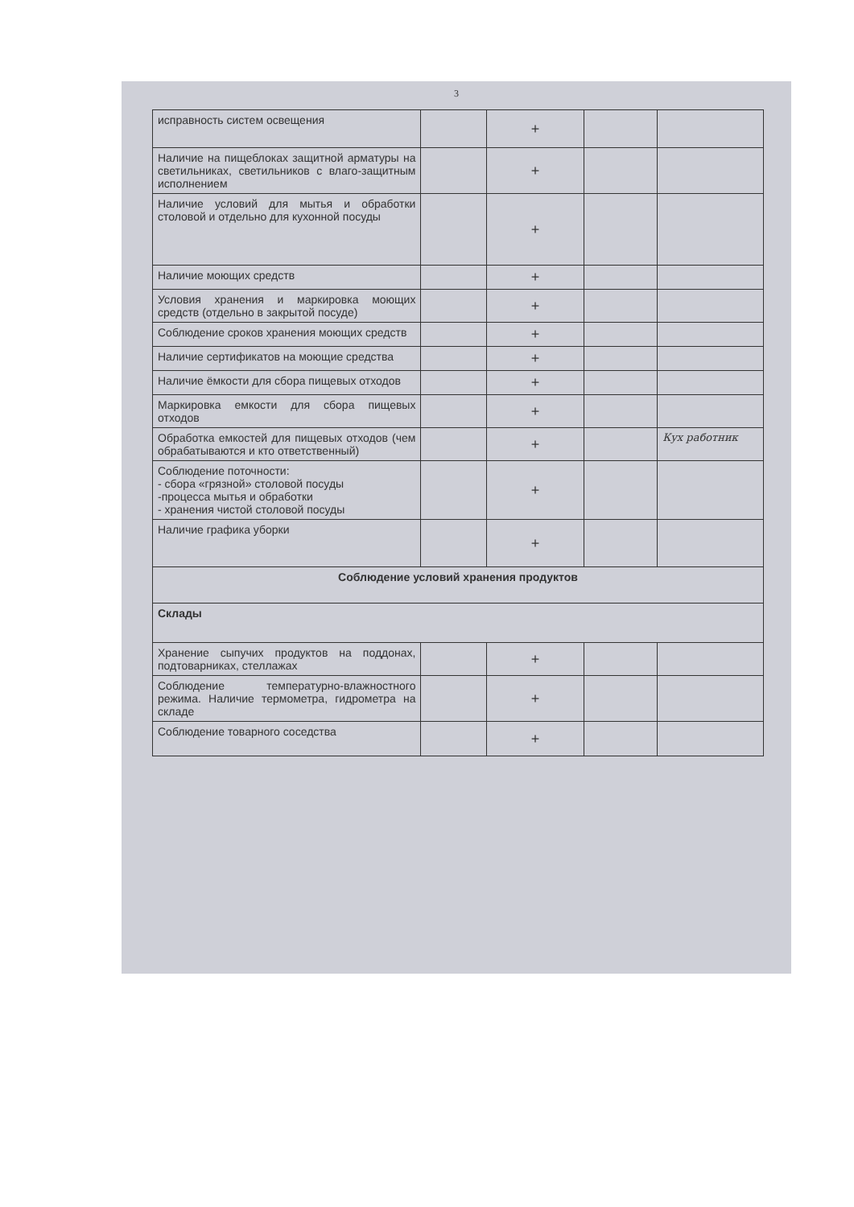3
| исправность систем освещения | | + | | |
| Наличие на пищеблоках защитной арматуры на светильниках, светильников с влаго-защитным исполнением | | + | | |
| Наличие условий для мытья и обработки столовой и отдельно для кухонной посуды | | + | | |
| Наличие моющих средств | | + | | |
| Условия хранения и маркировка моющих средств (отдельно в закрытой посуде) | | + | | |
| Соблюдение сроков хранения моющих средств | | + | | |
| Наличие сертификатов на моющие средства | | + | | |
| Наличие ёмкости для сбора пищевых отходов | | + | | |
| Маркировка емкости для сбора пищевых отходов | | + | | |
| Обработка емкостей для пищевых отходов (чем обрабатываются и кто ответственный) | | + | | Кух работник |
| Соблюдение поточности: - сбора «грязной» столовой посуды -процесса мытья и обработки - хранения чистой столовой посуды | | + | | |
| Наличие графика уборки | | + | | |
| Соблюдение условий хранения продуктов | | | | |
| Склады | | | | |
| Хранение сыпучих продуктов на поддонах, подтоварниках, стеллажах | | + | | |
| Соблюдение температурно-влажностного режима. Наличие термометра, гидрометра на складе | | + | | |
| Соблюдение товарного соседства | | + | | |